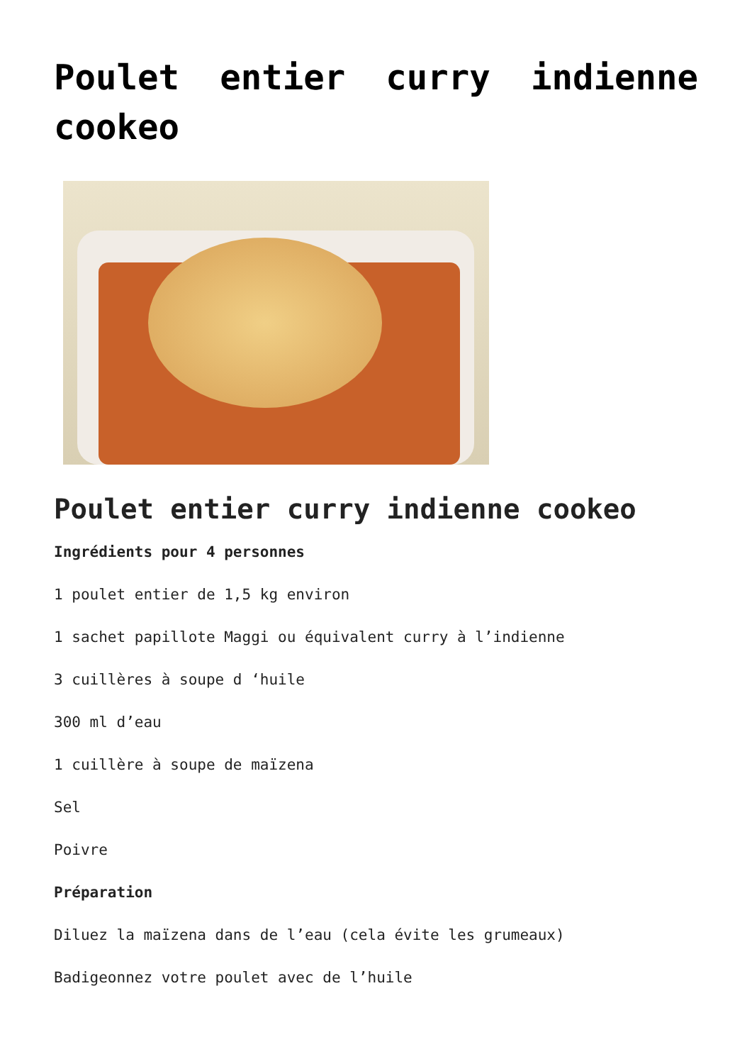Poulet entier curry indienne cookeo
Poulet entier curry indienne cookeo
Ingrédients pour 4 personnes
1 poulet entier de 1,5 kg environ
1 sachet papillote Maggi ou équivalent curry à l’indienne
3 cuillères à soupe d ‘huile
300 ml d’eau
1 cuillère à soupe de maïzena
Sel
Poivre
Préparation
Diluez la maïzena dans de l’eau (cela évite les grumeaux)
Badigeonnez votre poulet avec de l’huile